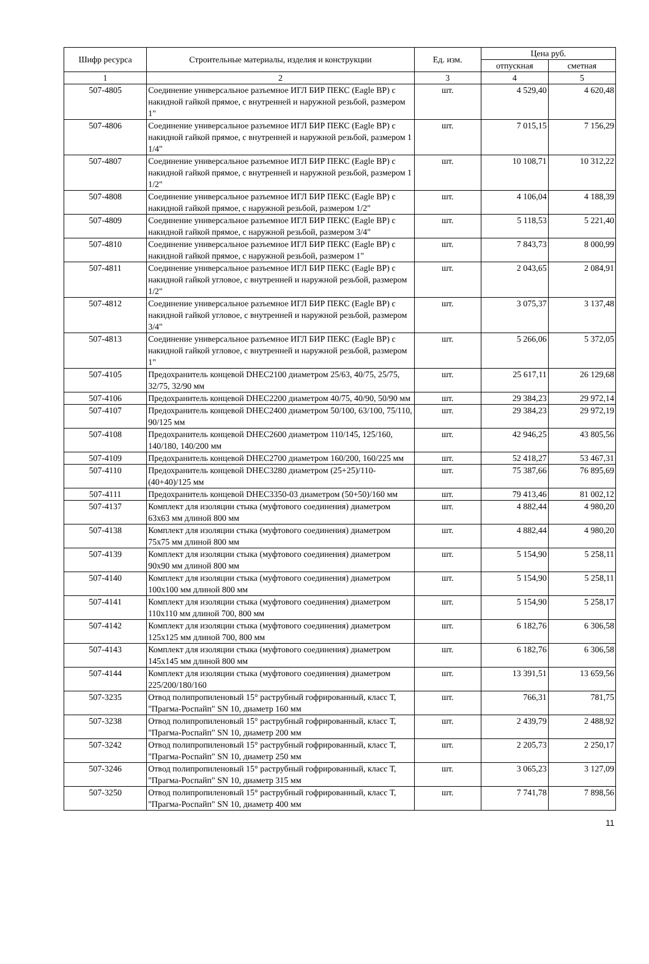| Шифр ресурса | Строительные материалы, изделия и конструкции | Ед. изм. | Цена руб. | |
| --- | --- | --- | --- | --- |
| | | | отпускная | сметная |
| 1 | 2 | 3 | 4 | 5 |
| 507-4805 | Соединение универсальное разъемное ИГЛ БИР ПЕКС (Eagle BP) с накидной гайкой прямое, с внутренней и наружной резьбой, размером 1" | шт. | 4 529,40 | 4 620,48 |
| 507-4806 | Соединение универсальное разъемное ИГЛ БИР ПЕКС (Eagle BP) с накидной гайкой прямое, с внутренней и наружной резьбой, размером 1 1/4" | шт. | 7 015,15 | 7 156,29 |
| 507-4807 | Соединение универсальное разъемное ИГЛ БИР ПЕКС (Eagle BP) с накидной гайкой прямое, с внутренней и наружной резьбой, размером 1 1/2" | шт. | 10 108,71 | 10 312,22 |
| 507-4808 | Соединение универсальное разъемное ИГЛ БИР ПЕКС (Eagle BP) с накидной гайкой прямое, с наружной резьбой, размером 1/2" | шт. | 4 106,04 | 4 188,39 |
| 507-4809 | Соединение универсальное разъемное ИГЛ БИР ПЕКС (Eagle BP) с накидной гайкой прямое, с наружной резьбой, размером 3/4" | шт. | 5 118,53 | 5 221,40 |
| 507-4810 | Соединение универсальное разъемное ИГЛ БИР ПЕКС (Eagle BP) с накидной гайкой прямое, с наружной резьбой, размером 1" | шт. | 7 843,73 | 8 000,99 |
| 507-4811 | Соединение универсальное разъемное ИГЛ БИР ПЕКС (Eagle BP) с накидной гайкой угловое, с внутренней и наружной резьбой, размером 1/2" | шт. | 2 043,65 | 2 084,91 |
| 507-4812 | Соединение универсальное разъемное ИГЛ БИР ПЕКС (Eagle BP) с накидной гайкой угловое, с внутренней и наружной резьбой, размером 3/4" | шт. | 3 075,37 | 3 137,48 |
| 507-4813 | Соединение универсальное разъемное ИГЛ БИР ПЕКС (Eagle BP) с накидной гайкой угловое, с внутренней и наружной резьбой, размером 1" | шт. | 5 266,06 | 5 372,05 |
| 507-4105 | Предохранитель концевой DHEC2100 диаметром 25/63, 40/75, 25/75, 32/75, 32/90 мм | шт. | 25 617,11 | 26 129,68 |
| 507-4106 | Предохранитель концевой DHEC2200 диаметром 40/75, 40/90, 50/90 мм | шт. | 29 384,23 | 29 972,14 |
| 507-4107 | Предохранитель концевой DHEC2400 диаметром 50/100, 63/100, 75/110, 90/125 мм | шт. | 29 384,23 | 29 972,19 |
| 507-4108 | Предохранитель концевой DHEC2600 диаметром 110/145, 125/160, 140/180, 140/200 мм | шт. | 42 946,25 | 43 805,56 |
| 507-4109 | Предохранитель концевой DHEC2700 диаметром 160/200, 160/225 мм | шт. | 52 418,27 | 53 467,31 |
| 507-4110 | Предохранитель концевой DHEC3280 диаметром (25+25)/110-(40+40)/125 мм | шт. | 75 387,66 | 76 895,69 |
| 507-4111 | Предохранитель концевой DHEC3350-03 диаметром (50+50)/160 мм | шт. | 79 413,46 | 81 002,12 |
| 507-4137 | Комплект для изоляции стыка (муфтового соединения) диаметром 63x63 мм длиной 800 мм | шт. | 4 882,44 | 4 980,20 |
| 507-4138 | Комплект для изоляции стыка (муфтового соединения) диаметром 75x75 мм длиной 800 мм | шт. | 4 882,44 | 4 980,20 |
| 507-4139 | Комплект для изоляции стыка (муфтового соединения) диаметром 90x90 мм длиной 800 мм | шт. | 5 154,90 | 5 258,11 |
| 507-4140 | Комплект для изоляции стыка (муфтового соединения) диаметром 100x100 мм длиной 800 мм | шт. | 5 154,90 | 5 258,11 |
| 507-4141 | Комплект для изоляции стыка (муфтового соединения) диаметром 110x110 мм длиной 700, 800 мм | шт. | 5 154,90 | 5 258,17 |
| 507-4142 | Комплект для изоляции стыка (муфтового соединения) диаметром 125x125 мм длиной 700, 800 мм | шт. | 6 182,76 | 6 306,58 |
| 507-4143 | Комплект для изоляции стыка (муфтового соединения) диаметром 145x145 мм длиной 800 мм | шт. | 6 182,76 | 6 306,58 |
| 507-4144 | Комплект для изоляции стыка (муфтового соединения) диаметром 225/200/180/160 | шт. | 13 391,51 | 13 659,56 |
| 507-3235 | Отвод полипропиленовый 15° раструбный гофрированный, класс Т, "Прагма-Роспайп" SN 10, диаметр 160 мм | шт. | 766,31 | 781,75 |
| 507-3238 | Отвод полипропиленовый 15° раструбный гофрированный, класс Т, "Прагма-Роспайп" SN 10, диаметр 200 мм | шт. | 2 439,79 | 2 488,92 |
| 507-3242 | Отвод полипропиленовый 15° раструбный гофрированный, класс Т, "Прагма-Роспайп" SN 10, диаметр 250 мм | шт. | 2 205,73 | 2 250,17 |
| 507-3246 | Отвод полипропиленовый 15° раструбный гофрированный, класс Т, "Прагма-Роспайп" SN 10, диаметр 315 мм | шт. | 3 065,23 | 3 127,09 |
| 507-3250 | Отвод полипропиленовый 15° раструбный гофрированный, класс Т, "Прагма-Роспайп" SN 10, диаметр 400 мм | шт. | 7 741,78 | 7 898,56 |
11